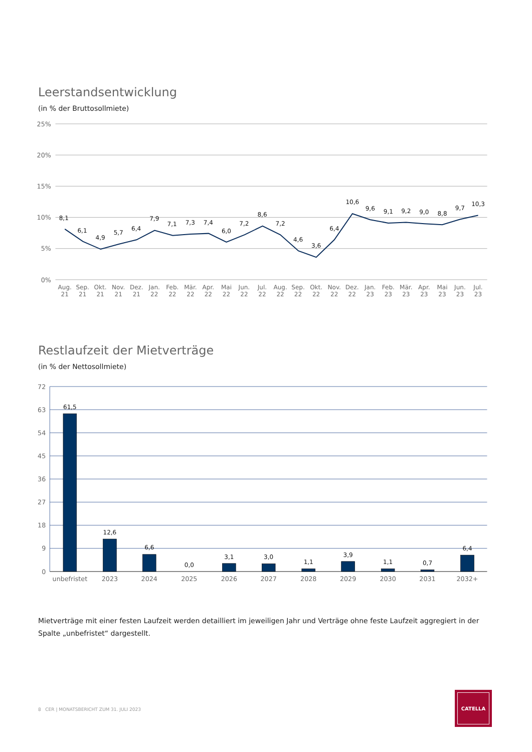Leerstandsentwicklung
(in % der Bruttosollmiete)
25%
20%
15%
10%
5%
0%
8,1
6,1
4,9
5,7
6,4
7,9
7,1
7,3
7,4
6,0
7,2
8,6
7,2
4,6
3,6
6,4
10,6
9,6
9,1
9,2
9,0
8,8
9,7
10,3
Aug.
Sep.
Okt.
Nov.
Dez.
Jan.
Feb.
Mär.
Apr.
Mai
Jun.
Jul.
Aug.
Sep.
Okt.
Nov.
Dez.
Jan.
Feb.
Mär.
Apr.
Mai
Jun.
Jul.
21
21
21
21
21
22
22
22
22
22
22
22
22
22
22
22
22
23
23
23
23
23
23
23
Restlaufzeit der Mietverträge
(in % der Nettosollmiete)
72
63
54
45
36
27
18
9
0
61,5
12,6
6,6
0,0
3,1
3,0
1,1
3,9
1,1
0,7
6,4
unbefristet
2023
2024
2025
2026
2027
2028
2029
2030
2031
2032+
Mietverträge mit einer festen Laufzeit werden detailliert im jeweiligen Jahr und Verträge ohne feste Laufzeit aggregiert in der Spalte „unbefris­tet“ dargestellt.
8 CER | MONATSBERICHT ZUM 31. JULI 2023
CATELLA